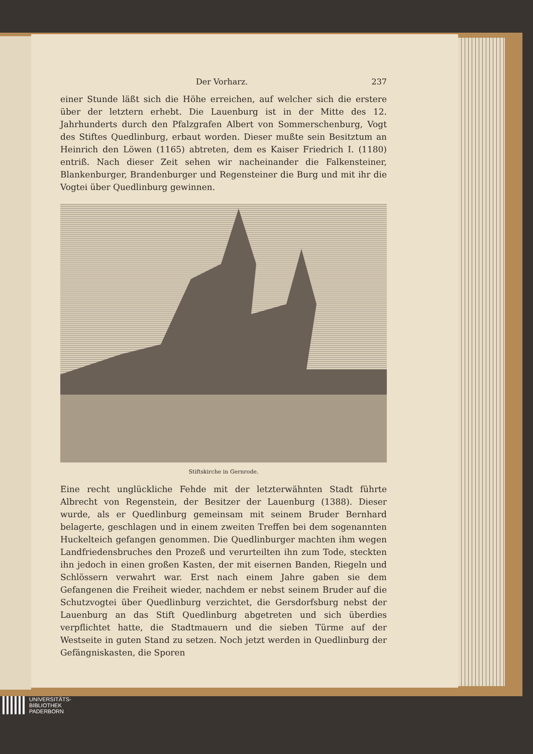Der Vorharz. 237
einer Stunde läßt sich die Höhe erreichen, auf welcher sich die erstere über der letztern erhebt. Die Lauenburg ist in der Mitte des 12. Jahrhunderts durch den Pfalzgrafen Albert von Sommerschenburg, Vogt des Stiftes Quedlinburg, erbaut worden. Dieser mußte sein Besitztum an Heinrich den Löwen (1165) abtreten, dem es Kaiser Friedrich I. (1180) entriß. Nach dieser Zeit sehen wir nacheinander die Falkensteiner, Blankenburger, Brandenburger und Regensteiner die Burg und mit ihr die Vogtei über Quedlinburg gewinnen.
Stiftskirche in Gernrode.
Eine recht unglückliche Fehde mit der letzterwähnten Stadt führte Albrecht von Regenstein, der Besitzer der Lauenburg (1388). Dieser wurde, als er Quedlinburg gemeinsam mit seinem Bruder Bernhard belagerte, geschlagen und in einem zweiten Treffen bei dem sogenannten Huckelteich gefangen genommen. Die Quedlinburger machten ihm wegen Landfriedensbruches den Prozeß und verurteilten ihn zum Tode, steckten ihn jedoch in einen großen Kasten, der mit eisernen Banden, Riegeln und Schlössern verwahrt war. Erst nach einem Jahre gaben sie dem Gefangenen die Freiheit wieder, nachdem er nebst seinem Bruder auf die Schutzvogtei über Quedlinburg verzichtet, die Gersdorfsburg nebst der Lauenburg an das Stift Quedlinburg abgetreten und sich überdies verpflichtet hatte, die Stadtmauern und die sieben Türme auf der Westseite in guten Stand zu setzen. Noch jetzt werden in Quedlinburg der Gefängniskasten, die Sporen
UNIVERSITÄTS-
BIBLIOTHEK
PADERBORN